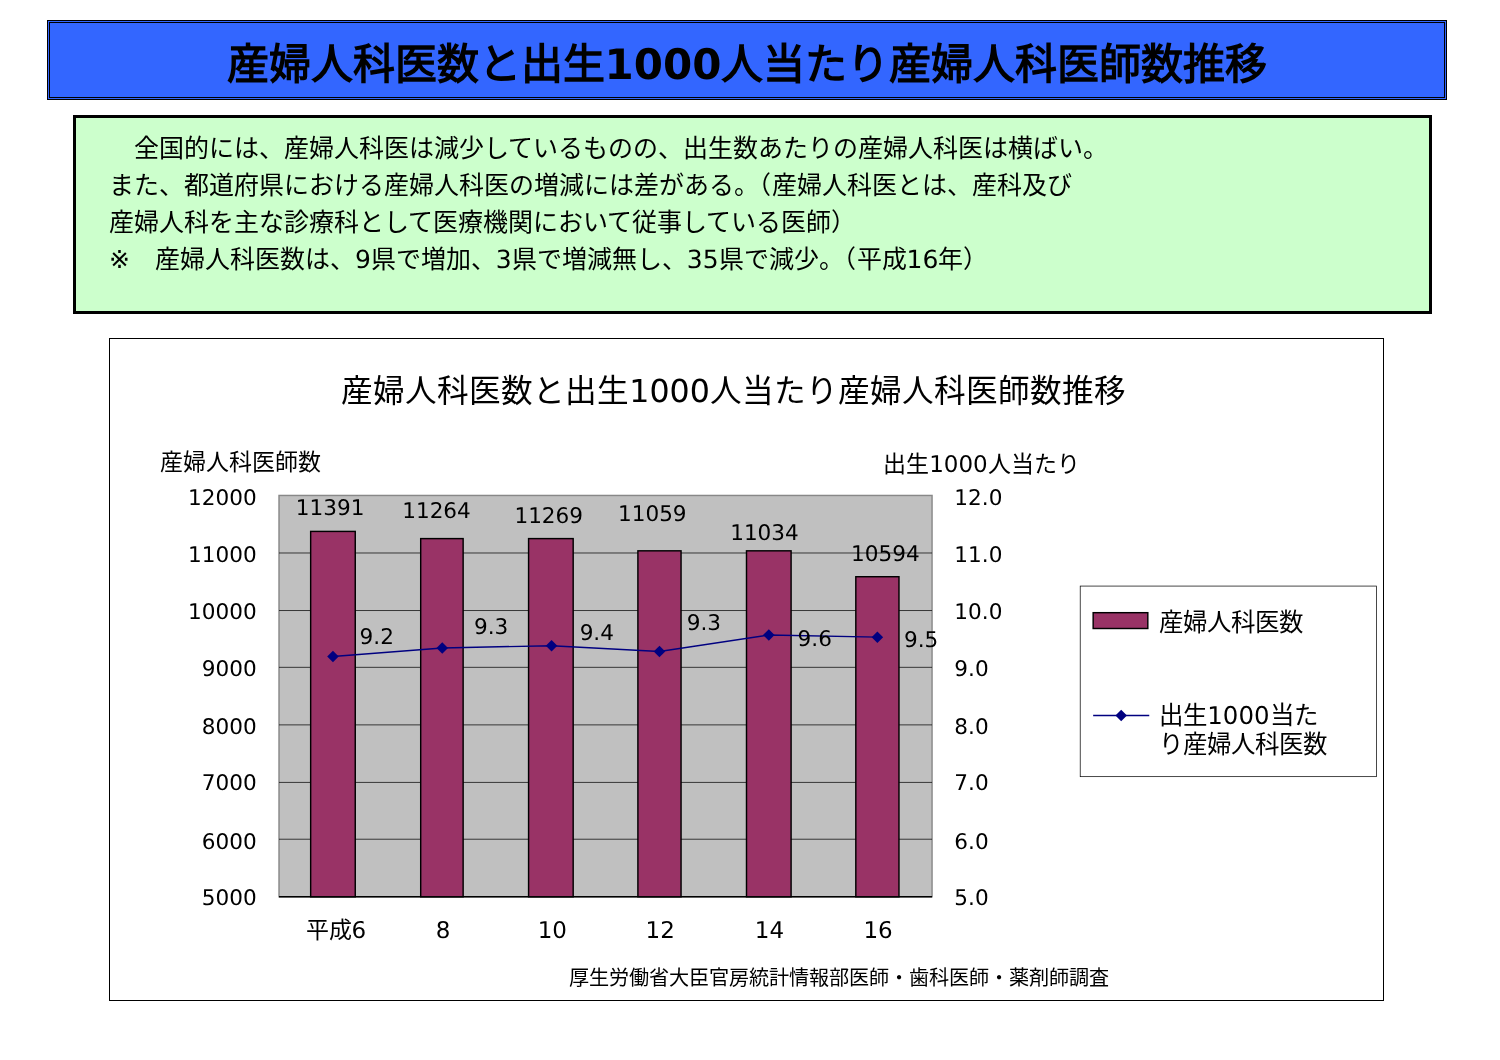産婦人科医数と出生1000人当たり産婦人科医師数推移
　全国的には、産婦人科医は減少しているものの、出生数あたりの産婦人科医は横ばい。
また、都道府県における産婦人科医の増減には差がある。（産婦人科医とは、産科及び
産婦人科を主な診療科として医療機関において従事している医師）
※　産婦人科医数は、9県で増加、3県で増減無し、35県で減少。（平成16年）
産婦人科医数と出生1000人当たり産婦人科医師数推移
産婦人科医師数
出生1000人当たり
11391
11264
11269
11059
11034
10594
9.2
9.3
9.4
9.3
9.6
9.5
12000
11000
10000
9000
8000
7000
6000
5000
12.0
11.0
10.0
9.0
8.0
7.0
6.0
5.0
平成6
8
10
12
14
16
産婦人科医数
出生1000当た
り産婦人科医数
厚生労働省大臣官房統計情報部医師・歯科医師・薬剤師調査